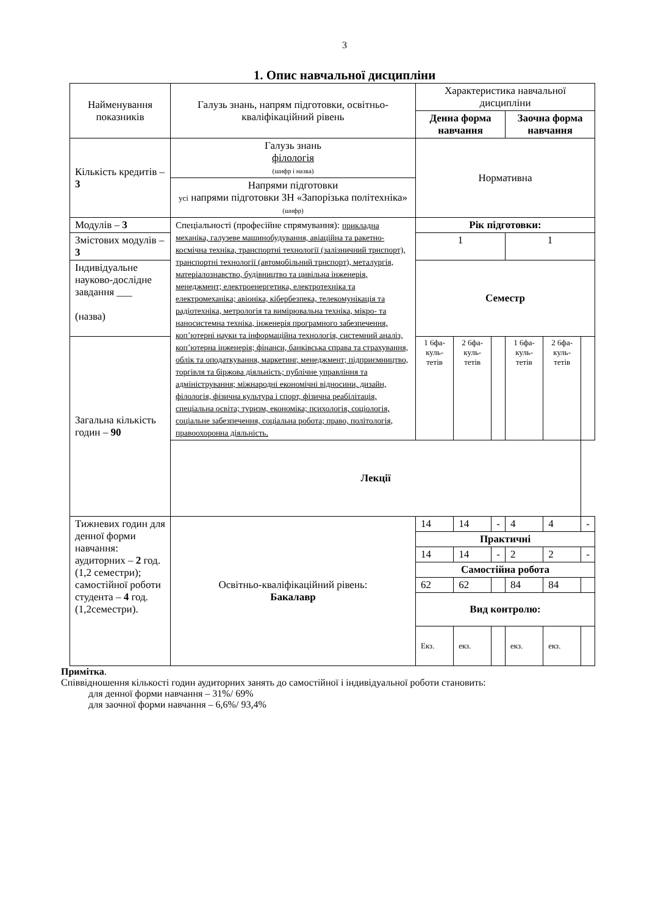3
1. Опис навчальної дисципліни
| Найменування показників | Галузь знань, напрям підготовки, освітньо-кваліфікаційний рівень | Характеристика навчальної дисципліни | | | | | |
| | | Денна форма навчання | | | Заочна форма навчання | | |
| Кількість кредитів – 3 | Галузь знань філологія (шифр і назва) Напрями підготовки усі напрями підготовки ЗН «Запорізька політехніка» (шифр) | Нормативна | | | | | |
| Модулів – 3 | Спеціальності (професійне спрямування): прикладна механіка, галузеве машинобудування, авіаційна та ракетно-космічна техніка, транспортні технології (залізничний трнспорт), транспортні технології (автомобільний трнспорт), металургія, матеріалознавство, будівництво та цивільна інженерія, менеджмент; електроенергетика, електротехніка та електромеханіка; авіоніка, кібербезпека, телекомунікація та радіотехніка, метрологія та вимірювальна техніка, мікро- та наносистемна техніка, інженерія програмного забезпечення, коп’ютерні науки та інформаційна технологія, системний аналіз, коп’ютерна інженерія; фінанси, банківська справа та страхування, облік та оподаткування, маркетинг, менеджмент; підприємництво, торгівля та біржова діяльність; публічне управління та адміністрування; міжнародні економічні відносини, дизайн, філологія, фізична культура і спорт, фізична реабілітація, спеціальна освіта; туризм, економіка; психологія, соціологія, соціальне забезпечення, соціальна робота; право, політологія, правоохоронна діяльність. | Рік підготовки: | | | | | |
| Змістових модулів – 3 | | 1 | | | 1 | | |
| Індивідуальне науково-дослідне завдання ___ (назва) | | Семестр | | | | | |
| Загальна кількість годин – 90 | | 1 6фа-куль-тетів | 2 6фа-куль-тетів | | 1 6фа-куль-тетів | 2 6фа-куль-тетів | |
| | Лекції | | | | | | |
| Тижневих годин для денної форми навчання: аудиторних – 2 год. (1,2 семестри); самостійної роботи студента – 4 год. (1,2семестри). | Освітньо-кваліфікаційний рівень: Бакалавр | 14 | 14 | - | 4 | 4 | - |
| | | Практичні | | | | | |
| | | 14 | 14 | - | 2 | 2 | - |
| | | Самостійна робота | | | | | |
| | | 62 | 62 | | 84 | 84 | |
| | | Вид контролю: | | | | | |
| | | Екз. | екз. | | екз. | екз. | |
Примітка.
Співвідношення кількості годин аудиторних занять до самостійної і індивідуальної роботи становить:
для денної форми навчання – 31%/ 69%
для заочної форми навчання – 6,6%/ 93,4%